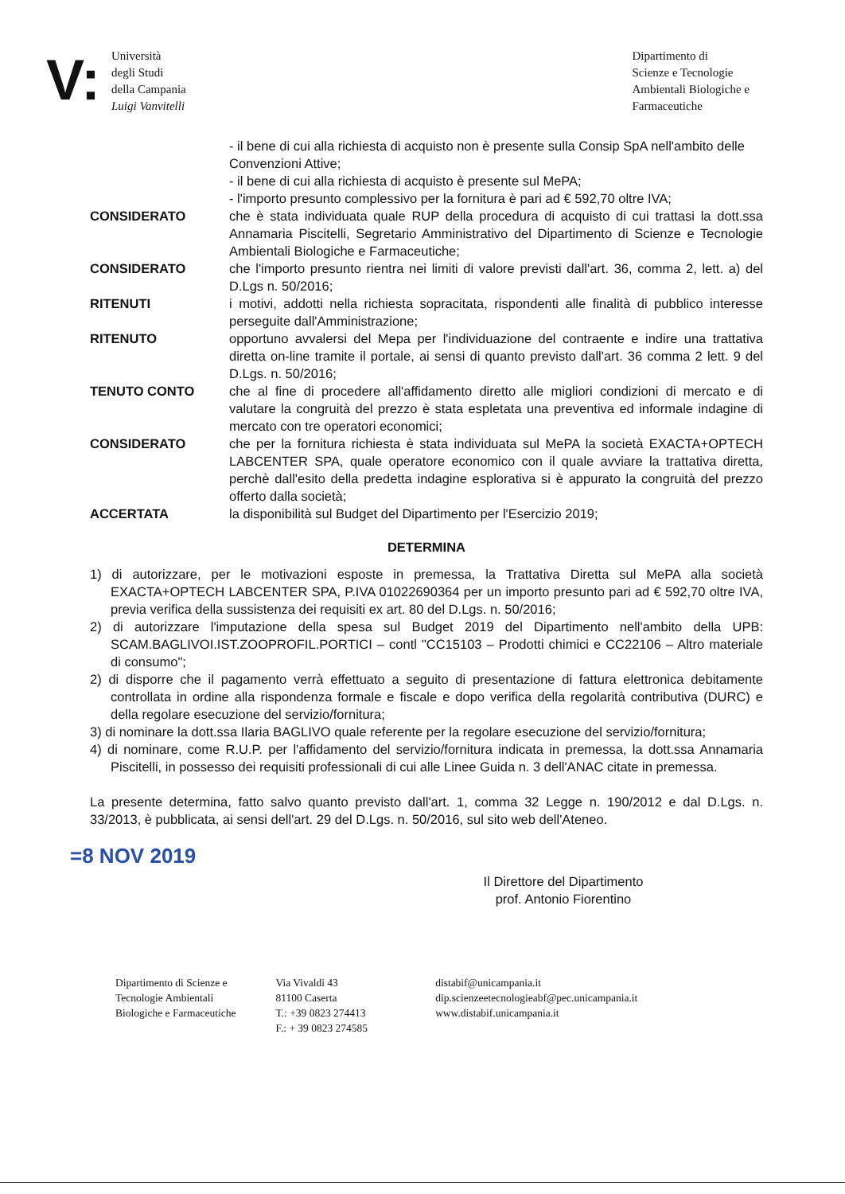V:
Università
degli Studi
della Campania
Luigi Vanvitelli
Dipartimento di
Scienze e Tecnologie
Ambientali Biologiche e
Farmaceutiche
- il bene di cui alla richiesta di acquisto non è presente sulla Consip SpA nell'ambito delle Convenzioni Attive;
- il bene di cui alla richiesta di acquisto è presente sul MePA;
- l'importo presunto complessivo per la fornitura è pari ad € 592,70 oltre IVA;
CONSIDERATO che è stata individuata quale RUP della procedura di acquisto di cui trattasi la dott.ssa Annamaria Piscitelli, Segretario Amministrativo del Dipartimento di Scienze e Tecnologie Ambientali Biologiche e Farmaceutiche;
CONSIDERATO che l'importo presunto rientra nei limiti di valore previsti dall'art. 36, comma 2, lett. a) del D.Lgs n. 50/2016;
RITENUTI i motivi, addotti nella richiesta sopracitata, rispondenti alle finalità di pubblico interesse perseguite dall'Amministrazione;
RITENUTO opportuno avvalersi del Mepa per l'individuazione del contraente e indire una trattativa diretta on-line tramite il portale, ai sensi di quanto previsto dall'art. 36 comma 2 lett. 9 del D.Lgs. n. 50/2016;
TENUTO CONTO che al fine di procedere all'affidamento diretto alle migliori condizioni di mercato e di valutare la congruità del prezzo è stata espletata una preventiva ed informale indagine di mercato con tre operatori economici;
CONSIDERATO che per la fornitura richiesta è stata individuata sul MePA la società EXACTA+OPTECH LABCENTER SPA, quale operatore economico con il quale avviare la trattativa diretta, perchè dall'esito della predetta indagine esplorativa si è appurato la congruità del prezzo offerto dalla società;
ACCERTATA la disponibilità sul Budget del Dipartimento per l'Esercizio 2019;
DETERMINA
1) di autorizzare, per le motivazioni esposte in premessa, la Trattativa Diretta sul MePA alla società EXACTA+OPTECH LABCENTER SPA, P.IVA 01022690364 per un importo presunto pari ad € 592,70 oltre IVA, previa verifica della sussistenza dei requisiti ex art. 80 del D.Lgs. n. 50/2016;
2) di autorizzare l'imputazione della spesa sul Budget 2019 del Dipartimento nell'ambito della UPB: SCAM.BAGLIVOI.IST.ZOOPROFIL.PORTICI – contl "CC15103 – Prodotti chimici e CC22106 – Altro materiale di consumo";
2) di disporre che il pagamento verrà effettuato a seguito di presentazione di fattura elettronica debitamente controllata in ordine alla rispondenza formale e fiscale e dopo verifica della regolarità contributiva (DURC) e della regolare esecuzione del servizio/fornitura;
3) di nominare la dott.ssa Ilaria BAGLIVO quale referente per la regolare esecuzione del servizio/fornitura;
4) di nominare, come R.U.P. per l'affidamento del servizio/fornitura indicata in premessa, la dott.ssa Annamaria Piscitelli, in possesso dei requisiti professionali di cui alle Linee Guida n. 3 dell'ANAC citate in premessa.
La presente determina, fatto salvo quanto previsto dall'art. 1, comma 32 Legge n. 190/2012 e dal D.Lgs. n. 33/2013, è pubblicata, ai sensi dell'art. 29 del D.Lgs. n. 50/2016, sul sito web dell'Ateneo.
=8 NOV 2019
Il Direttore del Dipartimento
prof. Antonio Fiorentino
Dipartimento di Scienze e
Tecnologie Ambientali
Biologiche e Farmaceutiche
Via Vivaldi 43
81100 Caserta
T.: +39 0823 274413
F.: + 39 0823 274585
distabif@unicampania.it
dip.scienzeetecnologieabf@pec.unicampania.it
www.distabif.unicampania.it